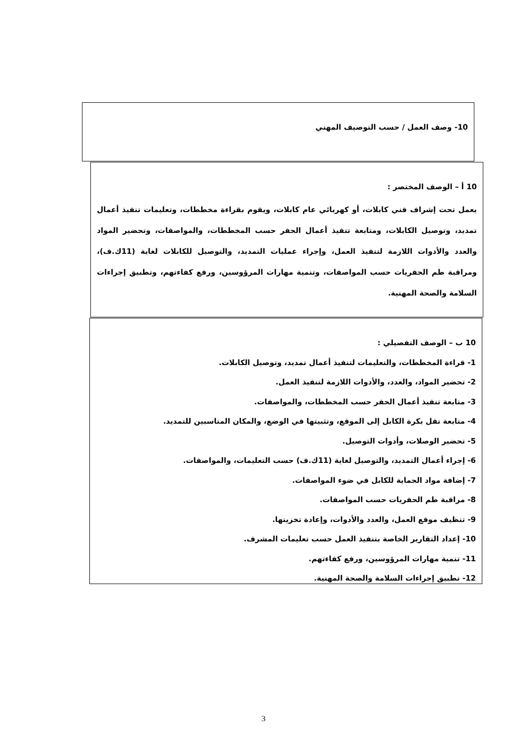10- وصف العمل / حسب التوصيف المهني
10 أ – الوصف المختصر :
يعمل تحت إشراف فني كابلات، أو كهربائي عام كابلات، ويقوم بقراءة مخططات، وتعليمات تنفيذ أعمال تمديد، وتوصيل الكابلات، ومتابعة تنفيذ أعمال الحفر حسب المخططات، والمواصفات، وتحضير المواد والعدد والأدوات اللازمة لتنفيذ العمل، وإجراء عمليات التمديد، والتوصيل للكابلات لغاية (11ك.ف)، ومراقبة طم الحفريات حسب المواصفات، وتنمية مهارات المرؤوسين، ورفع كفاءتهم، وتطبيق إجراءات السلامة والصحة المهنية.
10 ب – الوصف التفصيلي :
1- قراءة المخططات، والتعليمات لتنفيذ أعمال تمديد، وتوصيل الكابلات.
2- تحضير المواد، والعدد، والأدوات اللازمة لتنفيذ العمل.
3- متابعة تنفيذ أعمال الحفر حسب المخططات، والمواصفات.
4- متابعة نقل بكرة الكابل إلى الموقع، وتثبيتها في الوضع، والمكان المناسبين للتمديد.
5- تحضير الوصلات، وأدوات التوصيل.
6- إجراء أعمال التمديد، والتوصيل لغاية (11ك.ف) حسب التعليمات، والمواصفات.
7- إضافة مواد الحماية للكابل في ضوء المواصفات.
8- مراقبة طم الحفريات حسب المواصفات.
9- تنظيف موقع العمل، والعدد والأدوات، وإعادة تخزينها.
10- إعداد التقارير الخاصة بتنفيذ العمل حسب تعليمات المشرف.
11- تنمية مهارات المرؤوسين، ورفع كفاءتهم.
12- تطبيق إجراءات السلامة والصحة المهنية.
3